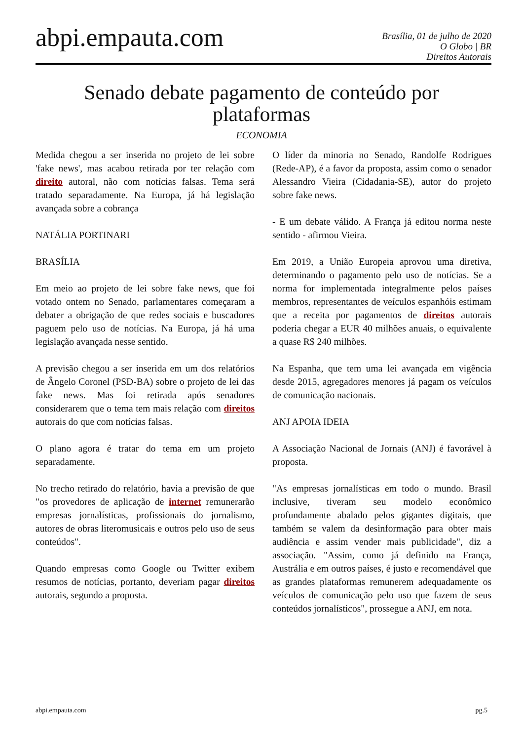abpi.empauta.com
Brasília, 01 de julho de 2020
O Globo | BR
Direitos Autorais
Senado debate pagamento de conteúdo por plataformas
ECONOMIA
Medida chegou a ser inserida no projeto de lei sobre 'fake news', mas acabou retirada por ter relação com direito autoral, não com notícias falsas. Tema será tratado separadamente. Na Europa, já há legislação avançada sobre a cobrança
NATÁLIA PORTINARI
BRASÍLIA
Em meio ao projeto de lei sobre fake news, que foi votado ontem no Senado, parlamentares começaram a debater a obrigação de que redes sociais e buscadores paguem pelo uso de notícias. Na Europa, já há uma legislação avançada nesse sentido.
A previsão chegou a ser inserida em um dos relatórios de Ângelo Coronel (PSD-BA) sobre o projeto de lei das fake news. Mas foi retirada após senadores considerarem que o tema tem mais relação com direitos autorais do que com notícias falsas.
O plano agora é tratar do tema em um projeto separadamente.
No trecho retirado do relatório, havia a previsão de que "os provedores de aplicação de internet remunerarão empresas jornalísticas, profissionais do jornalismo, autores de obras literomusicais e outros pelo uso de seus conteúdos".
Quando empresas como Google ou Twitter exibem resumos de notícias, portanto, deveriam pagar direitos autorais, segundo a proposta.
O líder da minoria no Senado, Randolfe Rodrigues (Rede-AP), é a favor da proposta, assim como o senador Alessandro Vieira (Cidadania-SE), autor do projeto sobre fake news.
- E um debate válido. A França já editou norma neste sentido - afirmou Vieira.
Em 2019, a União Europeia aprovou uma diretiva, determinando o pagamento pelo uso de notícias. Se a norma for implementada integralmente pelos países membros, representantes de veículos espanhóis estimam que a receita por pagamentos de direitos autorais poderia chegar a EUR 40 milhões anuais, o equivalente a quase R$ 240 milhões.
Na Espanha, que tem uma lei avançada em vigência desde 2015, agregadores menores já pagam os veículos de comunicação nacionais.
ANJ APOIA IDEIA
A Associação Nacional de Jornais (ANJ) é favorável à proposta.
"As empresas jornalísticas em todo o mundo. Brasil inclusive, tiveram seu modelo econômico profundamente abalado pelos gigantes digitais, que também se valem da desinformação para obter mais audiência e assim vender mais publicidade", diz a associação. "Assim, como já definido na França, Austrália e em outros países, é justo e recomendável que as grandes plataformas remunerem adequadamente os veículos de comunicação pelo uso que fazem de seus conteúdos jornalísticos", prossegue a ANJ, em nota.
abpi.empauta.com pg.5